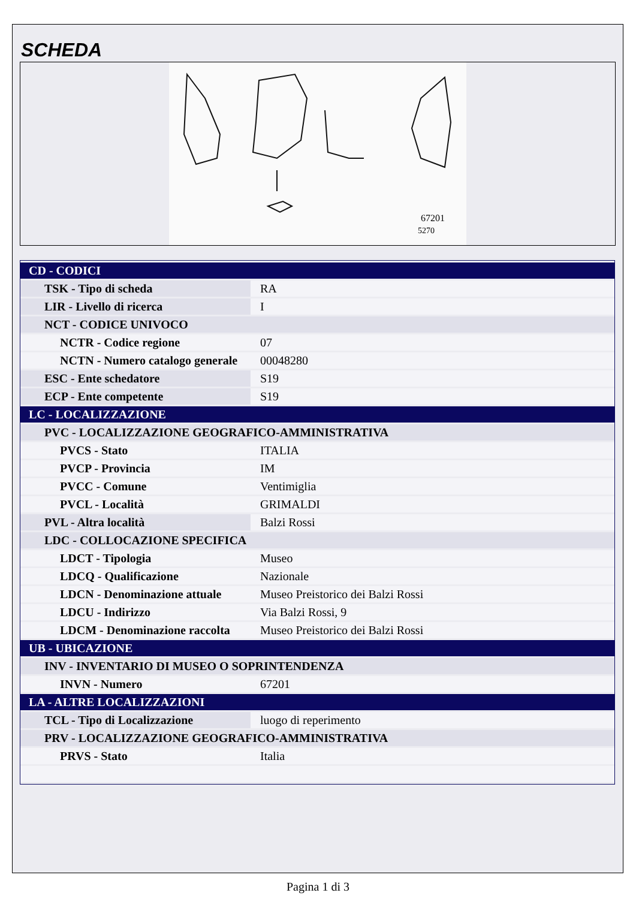SCHEDA
67201
5270
| CD - CODICI | |
| TSK - Tipo di scheda | RA |
| LIR - Livello di ricerca | I |
| NCT - CODICE UNIVOCO | |
| NCTR - Codice regione | 07 |
| NCTN - Numero catalogo generale | 00048280 |
| ESC - Ente schedatore | S19 |
| ECP - Ente competente | S19 |
| LC - LOCALIZZAZIONE | |
| PVC - LOCALIZZAZIONE GEOGRAFICO-AMMINISTRATIVA | |
| PVCS - Stato | ITALIA |
| PVCP - Provincia | IM |
| PVCC - Comune | Ventimiglia |
| PVCL - Località | GRIMALDI |
| PVL - Altra località | Balzi Rossi |
| LDC - COLLOCAZIONE SPECIFICA | |
| LDCT - Tipologia | Museo |
| LDCQ - Qualificazione | Nazionale |
| LDCN - Denominazione attuale | Museo Preistorico dei Balzi Rossi |
| LDCU - Indirizzo | Via Balzi Rossi, 9 |
| LDCM - Denominazione raccolta | Museo Preistorico dei Balzi Rossi |
| UB - UBICAZIONE | |
| INV - INVENTARIO DI MUSEO O SOPRINTENDENZA | |
| INVN - Numero | 67201 |
| LA - ALTRE LOCALIZZAZIONI | |
| TCL - Tipo di Localizzazione | luogo di reperimento |
| PRV - LOCALIZZAZIONE GEOGRAFICO-AMMINISTRATIVA | |
| PRVS - Stato | Italia |
Pagina 1 di 3